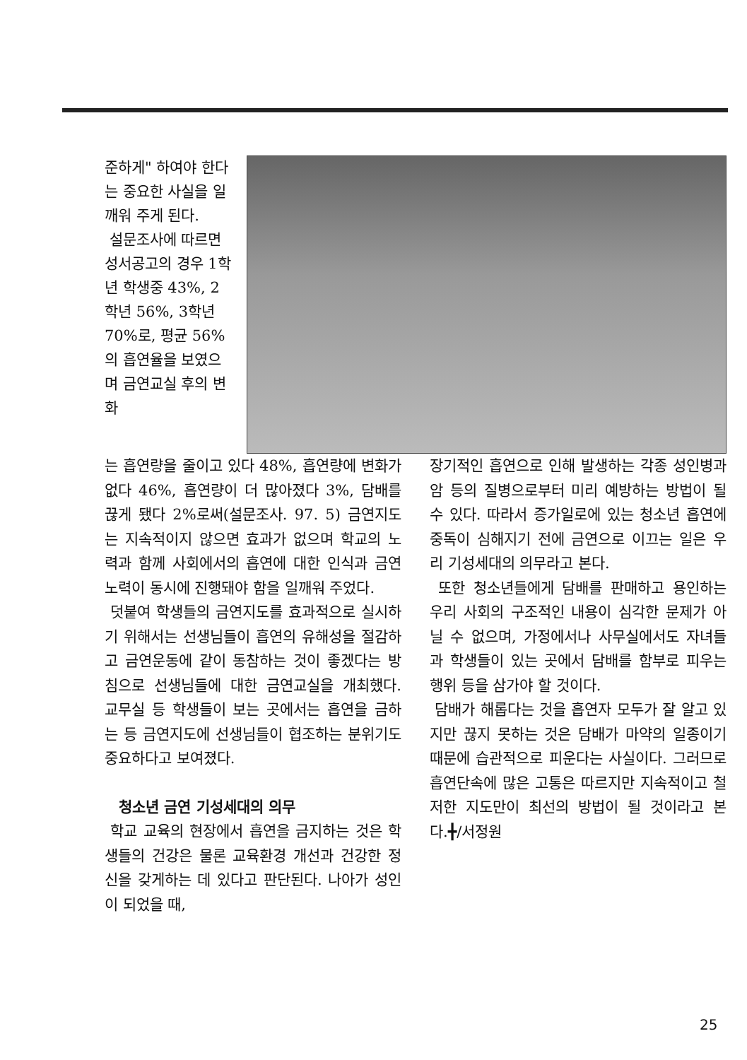준하게" 하여야 한다는 중요한 사실을 일깨워 주게 된다.
설문조사에 따르면 성서공고의 경우 1학년 학생중 43%, 2학년 56%, 3학년 70%로, 평균 56%의 흡연율을 보였으며 금연교실 후의 변화
는 흡연량을 줄이고 있다 48%, 흡연량에 변화가 없다 46%, 흡연량이 더 많아졌다 3%, 담배를 끊게 됐다 2%로써(설문조사. 97. 5) 금연지도는 지속적이지 않으면 효과가 없으며 학교의 노력과 함께 사회에서의 흡연에 대한 인식과 금연 노력이 동시에 진행돼야 함을 일깨워 주었다.
덧붙여 학생들의 금연지도를 효과적으로 실시하기 위해서는 선생님들이 흡연의 유해성을 절감하고 금연운동에 같이 동참하는 것이 좋겠다는 방침으로 선생님들에 대한 금연교실을 개최했다. 교무실 등 학생들이 보는 곳에서는 흡연을 금하는 등 금연지도에 선생님들이 협조하는 분위기도 중요하다고 보여졌다.
청소년 금연 기성세대의 의무
학교 교육의 현장에서 흡연을 금지하는 것은 학생들의 건강은 물론 교육환경 개선과 건강한 정신을 갖게하는 데 있다고 판단된다. 나아가 성인이 되었을 때,
장기적인 흡연으로 인해 발생하는 각종 성인병과 암 등의 질병으로부터 미리 예방하는 방법이 될 수 있다. 따라서 증가일로에 있는 청소년 흡연에 중독이 심해지기 전에 금연으로 이끄는 일은 우리 기성세대의 의무라고 본다.
또한 청소년들에게 담배를 판매하고 용인하는 우리 사회의 구조적인 내용이 심각한 문제가 아닐 수 없으며, 가정에서나 사무실에서도 자녀들과 학생들이 있는 곳에서 담배를 함부로 피우는 행위 등을 삼가야 할 것이다.
담배가 해롭다는 것을 흡연자 모두가 잘 알고 있지만 끊지 못하는 것은 담배가 마약의 일종이기 때문에 습관적으로 피운다는 사실이다. 그러므로 흡연단속에 많은 고통은 따르지만 지속적이고 철저한 지도만이 최선의 방법이 될 것이라고 본다.╋/서정원
25